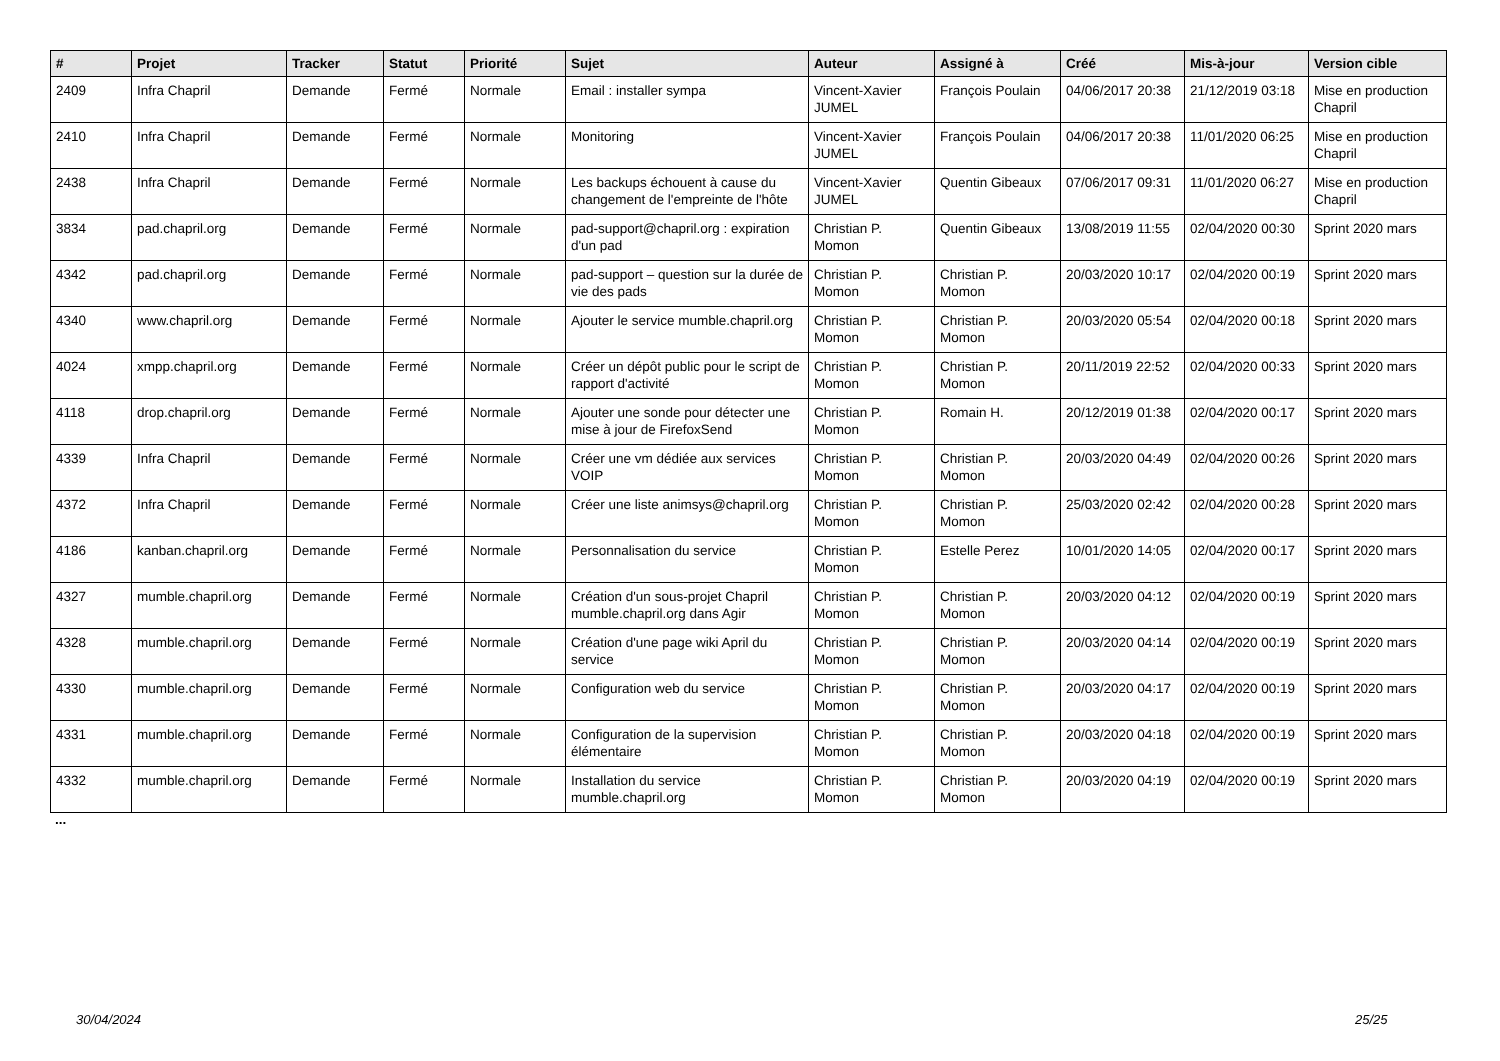| # | Projet | Tracker | Statut | Priorité | Sujet | Auteur | Assigné à | Créé | Mis-à-jour | Version cible |
| --- | --- | --- | --- | --- | --- | --- | --- | --- | --- | --- |
| 2409 | Infra Chapril | Demande | Fermé | Normale | Email : installer sympa | Vincent-Xavier JUMEL | François Poulain | 04/06/2017 20:38 | 21/12/2019 03:18 | Mise en production Chapril |
| 2410 | Infra Chapril | Demande | Fermé | Normale | Monitoring | Vincent-Xavier JUMEL | François Poulain | 04/06/2017 20:38 | 11/01/2020 06:25 | Mise en production Chapril |
| 2438 | Infra Chapril | Demande | Fermé | Normale | Les backups échouent à cause du changement de l'empreinte de l'hôte | Vincent-Xavier JUMEL | Quentin Gibeaux | 07/06/2017 09:31 | 11/01/2020 06:27 | Mise en production Chapril |
| 3834 | pad.chapril.org | Demande | Fermé | Normale | pad-support@chapril.org : expiration d'un pad | Christian P. Momon | Quentin Gibeaux | 13/08/2019 11:55 | 02/04/2020 00:30 | Sprint 2020 mars |
| 4342 | pad.chapril.org | Demande | Fermé | Normale | pad-support – question sur la durée de vie des pads | Christian P. Momon | Christian P. Momon | 20/03/2020 10:17 | 02/04/2020 00:19 | Sprint 2020 mars |
| 4340 | www.chapril.org | Demande | Fermé | Normale | Ajouter le service mumble.chapril.org | Christian P. Momon | Christian P. Momon | 20/03/2020 05:54 | 02/04/2020 00:18 | Sprint 2020 mars |
| 4024 | xmpp.chapril.org | Demande | Fermé | Normale | Créer un dépôt public pour le script de rapport d'activité | Christian P. Momon | Christian P. Momon | 20/11/2019 22:52 | 02/04/2020 00:33 | Sprint 2020 mars |
| 4118 | drop.chapril.org | Demande | Fermé | Normale | Ajouter une sonde pour détecter une mise à jour de FirefoxSend | Christian P. Momon | Romain H. | 20/12/2019 01:38 | 02/04/2020 00:17 | Sprint 2020 mars |
| 4339 | Infra Chapril | Demande | Fermé | Normale | Créer une vm dédiée aux services VOIP | Christian P. Momon | Christian P. Momon | 20/03/2020 04:49 | 02/04/2020 00:26 | Sprint 2020 mars |
| 4372 | Infra Chapril | Demande | Fermé | Normale | Créer une liste animsys@chapril.org | Christian P. Momon | Christian P. Momon | 25/03/2020 02:42 | 02/04/2020 00:28 | Sprint 2020 mars |
| 4186 | kanban.chapril.org | Demande | Fermé | Normale | Personnalisation du service | Christian P. Momon | Estelle Perez | 10/01/2020 14:05 | 02/04/2020 00:17 | Sprint 2020 mars |
| 4327 | mumble.chapril.org | Demande | Fermé | Normale | Création d'un sous-projet Chapril mumble.chapril.org dans Agir | Christian P. Momon | Christian P. Momon | 20/03/2020 04:12 | 02/04/2020 00:19 | Sprint 2020 mars |
| 4328 | mumble.chapril.org | Demande | Fermé | Normale | Création d'une page wiki April du service | Christian P. Momon | Christian P. Momon | 20/03/2020 04:14 | 02/04/2020 00:19 | Sprint 2020 mars |
| 4330 | mumble.chapril.org | Demande | Fermé | Normale | Configuration web du service | Christian P. Momon | Christian P. Momon | 20/03/2020 04:17 | 02/04/2020 00:19 | Sprint 2020 mars |
| 4331 | mumble.chapril.org | Demande | Fermé | Normale | Configuration de la supervision élémentaire | Christian P. Momon | Christian P. Momon | 20/03/2020 04:18 | 02/04/2020 00:19 | Sprint 2020 mars |
| 4332 | mumble.chapril.org | Demande | Fermé | Normale | Installation du service mumble.chapril.org | Christian P. Momon | Christian P. Momon | 20/03/2020 04:19 | 02/04/2020 00:19 | Sprint 2020 mars |
...
30/04/2024 25/25